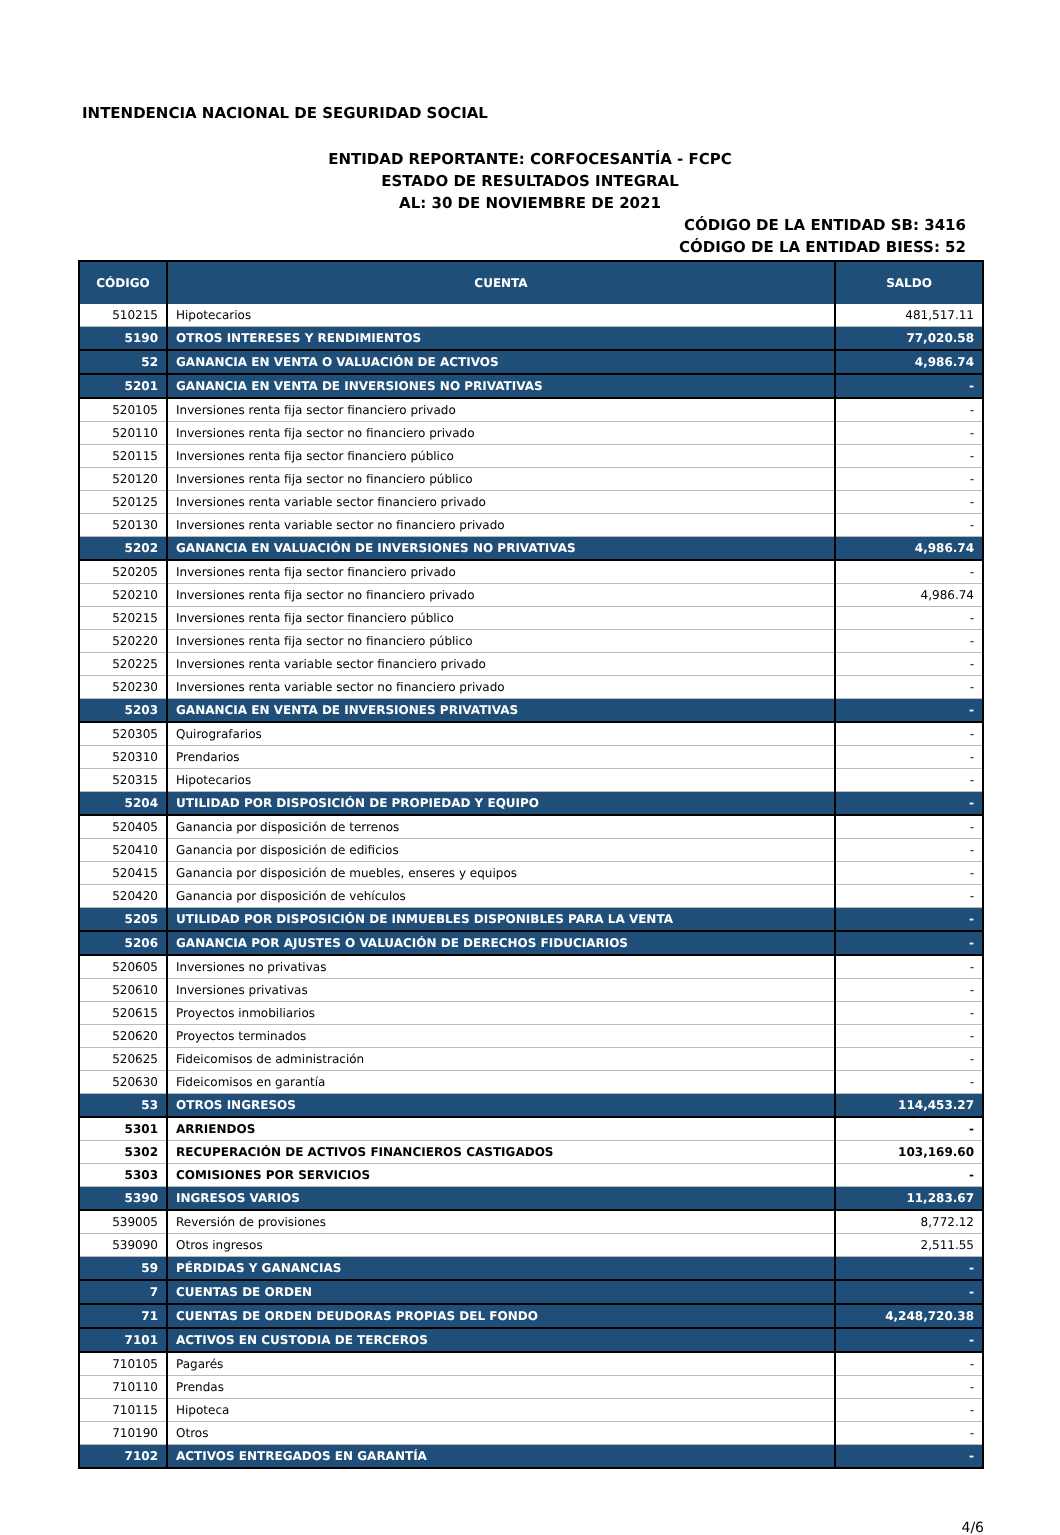INTENDENCIA NACIONAL DE SEGURIDAD SOCIAL
ENTIDAD REPORTANTE: CORFOCESANTÍA - FCPC
ESTADO DE RESULTADOS INTEGRAL
AL: 30 DE NOVIEMBRE DE 2021
CÓDIGO DE LA ENTIDAD SB: 3416
CÓDIGO DE LA ENTIDAD BIESS: 52
| CÓDIGO | CUENTA | SALDO |
| --- | --- | --- |
| 510215 | Hipotecarios | 481,517.11 |
| 5190 | OTROS INTERESES Y RENDIMIENTOS | 77,020.58 |
| 52 | GANANCIA EN VENTA O VALUACIÓN DE ACTIVOS | 4,986.74 |
| 5201 | GANANCIA EN VENTA DE INVERSIONES NO PRIVATIVAS | - |
| 520105 | Inversiones renta fija sector financiero privado | - |
| 520110 | Inversiones renta fija sector no financiero privado | - |
| 520115 | Inversiones renta fija sector financiero público | - |
| 520120 | Inversiones renta fija sector no financiero público | - |
| 520125 | Inversiones renta variable sector financiero privado | - |
| 520130 | Inversiones renta variable sector no financiero privado | - |
| 5202 | GANANCIA EN VALUACIÓN DE INVERSIONES NO PRIVATIVAS | 4,986.74 |
| 520205 | Inversiones renta fija sector financiero privado | - |
| 520210 | Inversiones renta fija sector no financiero privado | 4,986.74 |
| 520215 | Inversiones renta fija sector financiero público | - |
| 520220 | Inversiones renta fija sector no financiero público | - |
| 520225 | Inversiones renta variable sector financiero privado | - |
| 520230 | Inversiones renta variable sector no financiero privado | - |
| 5203 | GANANCIA EN VENTA DE INVERSIONES PRIVATIVAS | - |
| 520305 | Quirografarios | - |
| 520310 | Prendarios | - |
| 520315 | Hipotecarios | - |
| 5204 | UTILIDAD POR DISPOSICIÓN DE PROPIEDAD Y EQUIPO | - |
| 520405 | Ganancia por disposición de terrenos | - |
| 520410 | Ganancia por disposición de edificios | - |
| 520415 | Ganancia por disposición de muebles, enseres y equipos | - |
| 520420 | Ganancia por disposición de vehículos | - |
| 5205 | UTILIDAD POR DISPOSICIÓN DE INMUEBLES DISPONIBLES PARA LA VENTA | - |
| 5206 | GANANCIA POR AJUSTES O VALUACIÓN DE DERECHOS FIDUCIARIOS | - |
| 520605 | Inversiones no privativas | - |
| 520610 | Inversiones privativas | - |
| 520615 | Proyectos inmobiliarios | - |
| 520620 | Proyectos terminados | - |
| 520625 | Fideicomisos de administración | - |
| 520630 | Fideicomisos en garantía | - |
| 53 | OTROS INGRESOS | 114,453.27 |
| 5301 | ARRIENDOS | - |
| 5302 | RECUPERACIÓN DE ACTIVOS FINANCIEROS CASTIGADOS | 103,169.60 |
| 5303 | COMISIONES POR SERVICIOS | - |
| 5390 | INGRESOS VARIOS | 11,283.67 |
| 539005 | Reversión de provisiones | 8,772.12 |
| 539090 | Otros ingresos | 2,511.55 |
| 59 | PÉRDIDAS Y GANANCIAS | - |
| 7 | CUENTAS DE ORDEN | - |
| 71 | CUENTAS DE ORDEN DEUDORAS PROPIAS DEL FONDO | 4,248,720.38 |
| 7101 | ACTIVOS EN CUSTODIA DE TERCEROS | - |
| 710105 | Pagarés | - |
| 710110 | Prendas | - |
| 710115 | Hipoteca | - |
| 710190 | Otros | - |
| 7102 | ACTIVOS ENTREGADOS EN GARANTÍA | - |
4/6